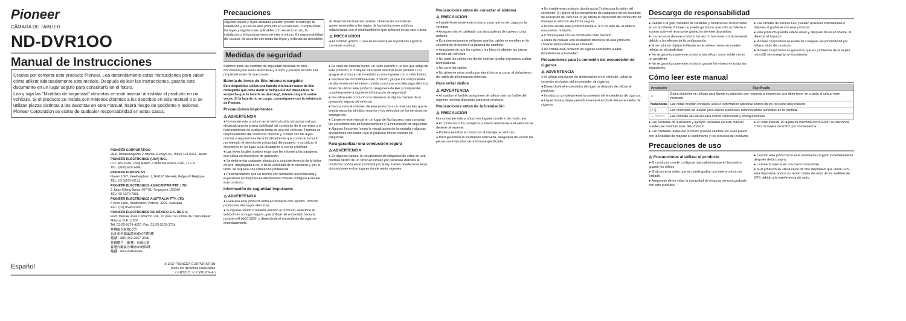Pioneer
CÂMARA DE TABLIER
ND-DVR1OO
Manual de Instrucciones
Gracias por comprar este producto Pioneer. Lea detenidamente estas instrucciones para saber cómo utilizar adecuadamente este modelo. Después de leer las instrucciones, guarde este documento en un lugar seguro para consultarlo en el futuro.
Lea y siga las “Medidas de seguridad” descritas en este manual al instalar el producto en un vehículo. Si el producto se instala con métodos distintos a los descritos en este manual o si se utilizan piezas distintas a las descritas en este manual, habrá riesgo de accidente y lesiones. Pioneer Corporation se exime de cualquier responsabilidad en estos casos.
PIONEER CORPORATION
28-8, Honkomagome 2-chome, Bunkyo-ku, Tokyo 113-0021, Japan
PIONEER ELECTRONICS (USA) INC.
P.O. Box 1540, Long Beach, California 90801-1540, U.S.A.
TEL: (800) 421-1404
PIONEER EUROPE NV
Haven 1087, Keetberglaan 1, B-9120 Melsele, Belgium/ Belgique
TEL: (0) 3/570.05.11
PIONEER ELECTRONICS ASIACENTRE PTE. LTD.
2 Jalan Kilang Barat, #07-01, Singapore 159346
TEL: 65-6378-7888
PIONEER ELECTRONICS AUSTRALIA PTY. LTD.
5 Arco Lane, Heatherton, Victoria, 3202, Australia
TEL: (03) 9586-6300
PIONEER ELECTRONICS DE MÉXICO S.A. DE C.V.
Blvd. Manuel Ávila Camacho 138, 10 piso Col.Lomas de Chapultepec, México, D.F. 11000
Tel: 52-55-9178-4270, Fax: 52-55-5202-3714
先鋒股份有限公司
台北市內湖區瑞光路407號8樓
電話：886-(0)2-2657-3588
先鋒電子（香港）有限公司
香港九龍長沙灣道909號5樓
電話：852-2848-6488
Español © 2017 PIONEER CORPORATION.
Todos los derechos reservados.
< KHTZ17I >< CYR1209-A >
Precauciones
Algunos países y leyes estatales pueden prohibir o restringir la instalación y el uso de este producto en su vehículo. Cumpla todas las leyes y regulaciones aplicables con respecto al uso, la instalación y el funcionamiento de este producto. Es responsabilidad del usuario, de acuerdo con todas las leyes y ordenanzas aplicables.
Al desechar las baterías usadas, observe las normativas gubernamentales o las reglas de las instituciones públicas relacionadas con el medioambiente que apliquen en su país o área.
⚠ PRECAUCIÓN
● El símbolo gráfico ⎓ que se encuentra en el producto significa corriente continua.
Medidas de seguridad
Siempre tome las medidas de seguridad descritas en este documento para evitar lesionarse y a otros y prevenir el daño a la propiedad antes de que ocurra.
Batería de iones de litio interna recargable
Este dispositivo utiliza una batería interna de iones de litio recargable que debe durar el tiempo útil del dispositivo. Si sospecha que la batería se descargó, intente cargarla varias veces. Si la batería no se carga, comuníquese con la asistencia de Pioneer.
Precauciones importantes
⚠ ADVERTENCIA
● No instale este producto en el vehículo si la ubicación o el uso obstaculizarán la buena visibilidad del conductor de la carretera o el funcionamiento de cualquier bolsa de aire del vehículo. También es responsabilidad del conductor conocer y cumplir con las leyes, normas y regulaciones de la localidad en la que conduce, incluido por ejemplo el derecho de privacidad del pasajero, y no utilizar el dispositivo en un lugar cuya instalación o uso se prohíban.
● Las leyes locales pueden exigir que les informe a los pasajeros que utiliza un dispositivo de grabación.
● Se debe evitar cualquier obstáculo u otra interferencia de la bolsa de aire, desplegada o no, o de la visibilidad de la carretera y, por lo tanto, se requiere una instalación profesional.
● Recomendamos que un técnico con formación especializada y experiencia en dispositivos electrónicos móviles configure e instale este producto.
Información de seguridad importante
⚠ ADVERTENCIA
● Evite que este producto entre en contacto con líquidos. Podrían producirse descargas eléctricas.
● Si ingresa líquido o material extraño al producto, estacione el vehículo en un lugar seguro, gire la llave del encendido hacia la posición off (ACC DES) y desenchufe el encendedor de cigarros inmediatamente.
● En caso de detectar humo, un ruido extraño o un olor que salga de este producto, o cualquier otra señal anormal en la pantalla LCD, apague el producto de inmediato y comuníquese con su distribuidor.
● No desarme ni modifique este producto, ya que los componentes de alta tensión en el interior podrían provocar una descarga eléctrica.
Antes de utilizar este producto, asegúrese de leer y comprender completamente la siguiente información de seguridad:
● No utilice este producto si lo distraerá de alguna manera de la operación segura del vehículo.
● Nunca suba el volumen de este producto a un nivel tan alto que le impida escuchar el tráfico exterior y los vehículos de los servicios de emergencia.
● Conserve este manual en un lugar de fácil acceso para consultar los procedimientos de funcionamiento y la información de seguridad.
● Algunas funciones (como la visualización de la pantalla y algunas operaciones con botón) que el producto ofrece podrían ser peligrosas.
Para garantizar una conducción segura
⚠ ADVERTENCIA
● En algunos países, la visualización de imágenes de video en una pantalla dentro de un vehículo incluso por personas distintas al conductor podría estar prohibida por la ley. Deben obedecerse estas disposiciones en los lugares donde estén vigentes.
Precauciones antes de conectar el sistema
⚠ PRECAUCIÓN
● Instale firmemente este producto para que no se caiga por la ventana.
● Asegure todo el cableado con abrazaderas de cables o cinta aislante.
● Es extremadamente peligroso que los cables se enrollen en la columna de dirección o la palanca de cambios.
● Asegúrese de que los cables y los hilos no afecten las piezas móviles del vehículo.
● No pase los cables por donde podrían quedar expuestos a altas temperaturas.
● No corte los cables.
● No alimente otros productos electrónicos al cortar el aislamiento del cable de alimentación eléctrica.
Para evitar daños
⚠ ADVERTENCIA
● Al sustituir el fusible, asegúrese de utilizar solo un fusible del régimen nominal dispuesto para este producto.
Precauciones antes de la instalación
⚠ PRECAUCIÓN
Nunca instale este producto en lugares donde, o de modo que:
● El conductor o los pasajeros pudieran lesionarse si el vehículo se detiene de repente.
● Pudiera estorbar al conductor al manejar el vehículo.
● Para garantizar la instalación adecuada, asegúrese de utilizar las piezas suministradas de la forma especificada.
● No instale este producto donde quizá (i) obstruya la visión del conductor, (ii) afecte el funcionamiento de cualquiera de los sistemas de operación del vehículo, o (iii) afecte la capacidad del conductor de manejar el vehículo de forma segura.
● Nunca instale este producto frente a, ni a un lado de, el tablero, una puerta, ni el pilar.
● Comuníquese con su distribuidor más cercano.
● Antes de realizar una instalación definitiva de este producto, conecte temporalmente el cableado.
● No instale este producto en lugares sometidos a altas temperaturas o humedad.
Precauciones para la conexión del encendedor de cigarros
⚠ ADVERTENCIA
● Al utilizar una fuente de alimentación en el vehículo, utilice la conexión exclusiva del encendedor de cigarros.
● Desenchufe el encendedor de cigarros después de utilizar el producto.
● Introduzca completamente la conexión del encendedor de cigarros.
● Inspeccione y limpie periódicamente el enchufe del encendedor de cigarros.
Descargo de responsabilidad
● Debido a la gran cantidad de variables y condiciones involucradas en un accidente, Pioneer no puede garantizar que todo accidente o suceso active el recurso de grabación de este dispositivo.
● Los recursos de este producto tal vez no funcionen correctamente debido a los efectos de la configuración.
● Si se colocan objetos brillantes en el tablero, estos se pueden reflejar en el parabrisas.
● No se garantiza que este producto sea eficaz como evidencia en un accidente.
● No se garantiza que este producto guarde los videos en todas las situaciones.
● Las señales de tránsito LED pueden aparecer intermitentes o titilantes al grabarse con este producto.
● Este producto guarda videos antes y después de un accidente, al detectar el impacto.
● Pioneer Corporation se exime de cualquier responsabilidad por fallas o daño del producto.
● Pioneer Corporation no garantiza que los problemas de la tarjeta microSD se corregirán al formatearla.
Cómo leer este manual
| Anotación | Significado |
| --- | --- |
| ⚠ | Estos símbolos se utilizan para llamar su atención con respecto a elementos que debe tener en cuenta al utilizar este producto. |
| Nota/notas | Las notas brindan consejos útiles e información adicional acerca de los recursos del producto. |
| [○○] | Los corchetes se utilizan para indicar elementos seleccionables exhibidos en la pantalla. |
| → “○○○○” | Las comillas se utilizan para indicar referencias y configuraciones. |
● Las pantallas de ilustración y ejemplo utilizadas en este manual pueden ser distintas a las del producto.
● Las pantallas reales del producto pueden cambiar sin aviso previo con la finalidad de mejorar el rendimiento y los recursos del producto.
● En este manual, la tarjeta de memoria microSDHC se menciona como “la tarjeta microSD” por conveniencia.
Precauciones de uso
⚠ Precauciones al utilizar el producto
● El conductor puede configurar manualmente que el dispositivo guarde los videos.
● El alcance de video que se puede grabar con este producto es limitado.
● Asegúrese de no violar la privacidad de ninguna persona grabada con este producto.
● Cuando este producto no está totalmente cargado inmediatamente después de la compra.
● La batería interna es una pieza consumible.
● Si el producto se utiliza cerca de otro dispositivo que utilice GPS, este dispositivo podría no recibir ondas de radio de los satélites de GPS debido a la interferencia de radio.